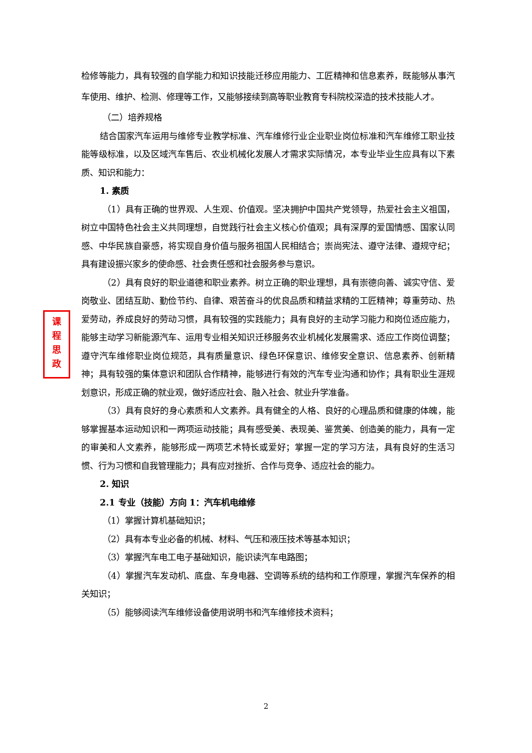课
程
思
政
检修等能力，具有较强的自学能力和知识技能迁移应用能力、工匠精神和信息素养，既能够从事汽车使用、维护、检测、修理等工作，又能够接续到高等职业教育专科院校深造的技术技能人才。
（二）培养规格
结合国家汽车运用与维修专业教学标准、汽车维修行业企业职业岗位标准和汽车维修工职业技能等级标准，以及区域汽车售后、农业机械化发展人才需求实际情况，本专业毕业生应具有以下素质、知识和能力：
1. 素质
（1）具有正确的世界观、人生观、价值观。坚决拥护中国共产党领导，热爱社会主义祖国，树立中国特色社会主义共同理想，自觉践行社会主义核心价值观；具有深厚的爱国情感、国家认同感、中华民族自豪感，将实现自身价值与服务祖国人民相结合；崇尚宪法、遵守法律、遵规守纪；具有建设振兴家乡的使命感、社会责任感和社会服务参与意识。
（2）具有良好的职业道德和职业素养。树立正确的职业理想，具有崇德向善、诚实守信、爱岗敬业、团结互助、勤俭节约、自律、艰苦奋斗的优良品质和精益求精的工匠精神；尊重劳动、热爱劳动，养成良好的劳动习惯，具有较强的实践能力；具有良好的主动学习能力和岗位适应能力，能够主动学习新能源汽车、运用专业相关知识迁移服务农业机械化发展需求、适应工作岗位调整；遵守汽车维修职业岗位规范，具有质量意识、绿色环保意识、维修安全意识、信息素养、创新精神；具有较强的集体意识和团队合作精神，能够进行有效的汽车专业沟通和协作；具有职业生涯规划意识，形成正确的就业观，做好适应社会、融入社会、就业升学准备。
（3）具有良好的身心素质和人文素养。具有健全的人格、良好的心理品质和健康的体魄，能够掌握基本运动知识和一两项运动技能；具有感受美、表现美、鉴赏美、创造美的能力，具有一定的审美和人文素养，能够形成一两项艺术特长或爱好；掌握一定的学习方法，具有良好的生活习惯、行为习惯和自我管理能力；具有应对挫折、合作与竞争、适应社会的能力。
2. 知识
2.1 专业（技能）方向 1：汽车机电维修
（1）掌握计算机基础知识；
（2）具有本专业必备的机械、材料、气压和液压技术等基本知识；
（3）掌握汽车电工电子基础知识，能识读汽车电路图；
（4）掌握汽车发动机、底盘、车身电器、空调等系统的结构和工作原理，掌握汽车保养的相关知识；
（5）能够阅读汽车维修设备使用说明书和汽车维修技术资料；
2